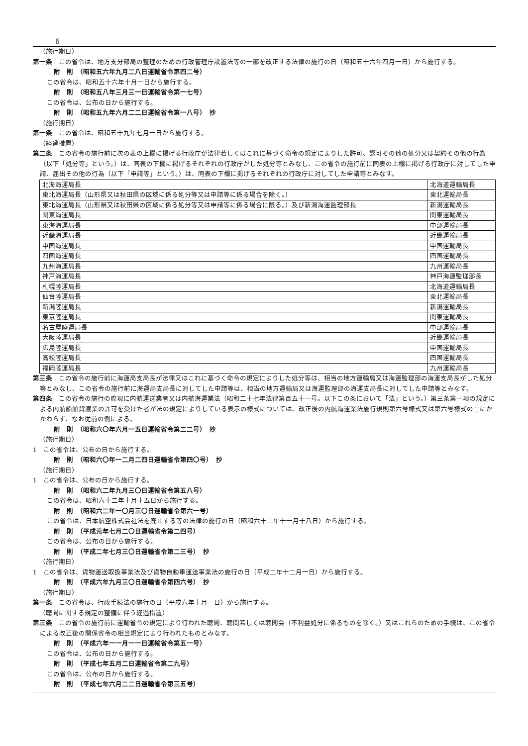6
（施行期日）
第一条　この省令は、地方支分部局の整理のための行政管理庁設置法等の一部を改正する法律の施行の日（昭和五十六年四月一日）から施行する。
附　則　（昭和五六年九月二八日運輸省令第四二号）
この省令は、昭和五十六年十月一日から施行する。
附　則　（昭和五八年三月三一日運輸省令第一七号）
この省令は、公布の日から施行する。
附　則　（昭和五九年六月二二日運輸省令第一八号）　抄
（施行期日）
第一条　この省令は、昭和五十九年七月一日から施行する。
（経過措置）
第二条　この省令の施行前に次の表の上欄に掲げる行政庁が法律若しくはこれに基づく命令の規定によりした許可、認可その他の処分又は契約その他の行為（以下「処分等」という。）は、同表の下欄に掲げるそれぞれの行政庁がした処分等とみなし、この省令の施行前に同表の上欄に掲げる行政庁に対してした申請、届出その他の行為（以下「申請等」という。）は、同表の下欄に掲げるそれぞれの行政庁に対してした申請等とみなす。
| 北海海運局長 | 北海道運輸局長 |
| 東北海運局長（山形県又は秋田県の区域に係る処分等又は申請等に係る場合を除く。） | 東北運輸局長 |
| 東北海運局長（山形県又は秋田県の区域に係る処分等又は申請等に係る場合に限る。）及び新潟海運監理部長 | 新潟運輸局長 |
| 関東海運局長 | 関東運輸局長 |
| 東海海運局長 | 中部運輸局長 |
| 近畿海運局長 | 近畿運輸局長 |
| 中国海運局長 | 中国運輸局長 |
| 四国海運局長 | 四国運輸局長 |
| 九州海運局長 | 九州運輸局長 |
| 神戸海運局長 | 神戸海運監理部長 |
| 札幌陸運局長 | 北海道運輸局長 |
| 仙台陸運局長 | 東北運輸局長 |
| 新潟陸運局長 | 新潟運輸局長 |
| 東京陸運局長 | 関東運輸局長 |
| 名古屋陸運局長 | 中部運輸局長 |
| 大阪陸運局長 | 近畿運輸局長 |
| 広島陸運局長 | 中国運輸局長 |
| 高松陸運局長 | 四国運輸局長 |
| 福岡陸運局長 | 九州運輸局長 |
第三条　この省令の施行前に海運局支局長が法律又はこれに基づく命令の規定によりした処分等は、相当の地方運輸局又は海運監理部の海運支局長がした処分等とみなし、この省令の施行前に海運局支局長に対してした申請等は、相当の地方運輸局又は海運監理部の海運支局長に対してした申請等とみなす。
第四条　この省令の施行の際現に内航運送業者又は内航海運業法（昭和二十七年法律第百五十一号。以下この条において「法」という。）第三条第一項の規定による内航船舶貸渡業の許可を受けた者が法の規定によりしている表示の様式については、改正後の内航海運業法施行規則第六号様式又は第六号様式の二にかかわらず、なお従前の例による。
附　則　（昭和六〇年六月一五日運輸省令第二二号）　抄
（施行期日）
1　この省令は、公布の日から施行する。
附　則　（昭和六〇年一二月二四日運輸省令第四〇号）　抄
（施行期日）
1　この省令は、公布の日から施行する。
附　則　（昭和六二年九月三〇日運輸省令第五八号）
この省令は、昭和六十二年十月十五日から施行する。
附　則　（昭和六二年一〇月三〇日運輸省令第六一号）
この省令は、日本航空株式会社法を廃止する等の法律の施行の日（昭和六十二年十一月十八日）から施行する。
附　則　（平成元年七月二〇日運輸省令第二四号）
この省令は、公布の日から施行する。
附　則　（平成二年七月三〇日運輸省令第二三号）　抄
（施行期日）
1　この省令は、貨物運送取扱事業法及び貨物自動車運送事業法の施行の日（平成二年十二月一日）から施行する。
附　則　（平成六年九月三〇日運輸省令第四六号）　抄
（施行期日）
第一条　この省令は、行政手続法の施行の日（平成六年十月一日）から施行する。
（聴聞に関する規定の整備に伴う経過措置）
第三条　この省令の施行前に運輸省令の規定により行われた聴聞、聴問若しくは聴聞会（不利益処分に係るものを除く。）又はこれらのための手続は、この省令による改正後の関係省令の相当規定により行われたものとみなす。
附　則　（平成六年一一月一一日運輸省令第五一号）
この省令は、公布の日から施行する。
附　則　（平成七年五月二日運輸省令第二九号）
この省令は、公布の日から施行する。
附　則　（平成七年六月二二日運輸省令第三五号）